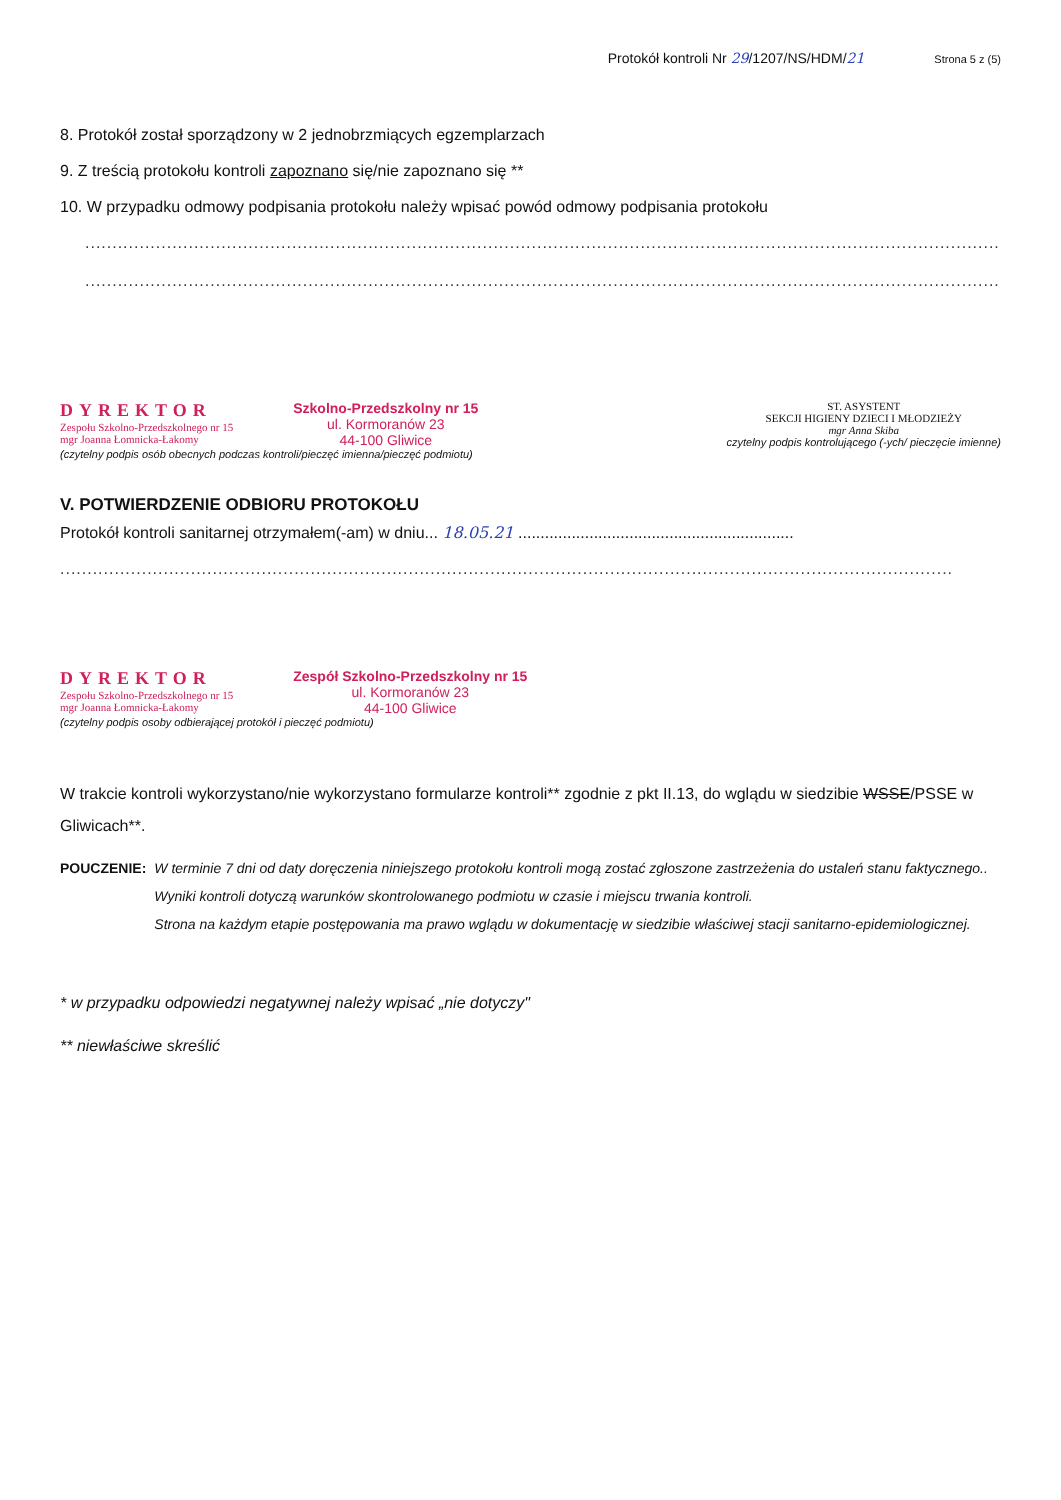Protokół kontroli Nr 29/1207/NS/HDM/21 Strona 5 z (5)
8. Protokół został sporządzony w 2 jednobrzmiących egzemplarzach
9. Z treścią protokołu kontroli zapoznano się/nie zapoznano się **
10. W przypadku odmowy podpisania protokołu należy wpisać powód odmowy podpisania protokołu
............................................................................................................................................................................................
............................................................................................................................................................................................
DYREKTOR
Zespołu Szkolno-Przedszkolnego nr 15
mgr Joanna Łomnicka-Łakomy
Szkolno-Przedszkolny nr 15
ul. Kormoranów 23
44-100 Gliwice
(czytelny podpis osób obecnych podczas kontroli/pieczęć imienna/pieczęć podmiotu)
ST. ASYSTENT
SEKCJI HIGIENY DZIECI I MŁODZIEŻY
mgr Anna Skiba
czytelny podpis kontrolującego (-ych/ pieczęcie imienne)
V. POTWIERDZENIE ODBIORU PROTOKOŁU
Protokół kontroli sanitarnej otrzymałem(-am) w dniu... 18.05.21 ..............................................................
....................................................................................................................................................................
DYREKTOR
Zespołu Szkolno-Przedszkolnego nr 15
mgr Joanna Łomnicka-Łakomy
Zespół Szkolno-Przedszkolny nr 15
ul. Kormoranów 23
44-100 Gliwice
(czytelny podpis osoby odbierającej protokół i pieczęć podmiotu)
W trakcie kontroli wykorzystano/nie wykorzystano formularze kontroli** zgodnie z pkt II.13, do wglądu w siedzibie WSSE/PSSE w Gliwicach**.
POUCZENIE: W terminie 7 dni od daty doręczenia niniejszego protokołu kontroli mogą zostać zgłoszone zastrzeżenia do ustaleń stanu faktycznego..
Wyniki kontroli dotyczą warunków skontrolowanego podmiotu w czasie i miejscu trwania kontroli.
Strona na każdym etapie postępowania ma prawo wglądu w dokumentację w siedzibie właściwej stacji sanitarno-epidemiologicznej.
* w przypadku odpowiedzi negatywnej należy wpisać „nie dotyczy"
** niewłaściwe skreślić